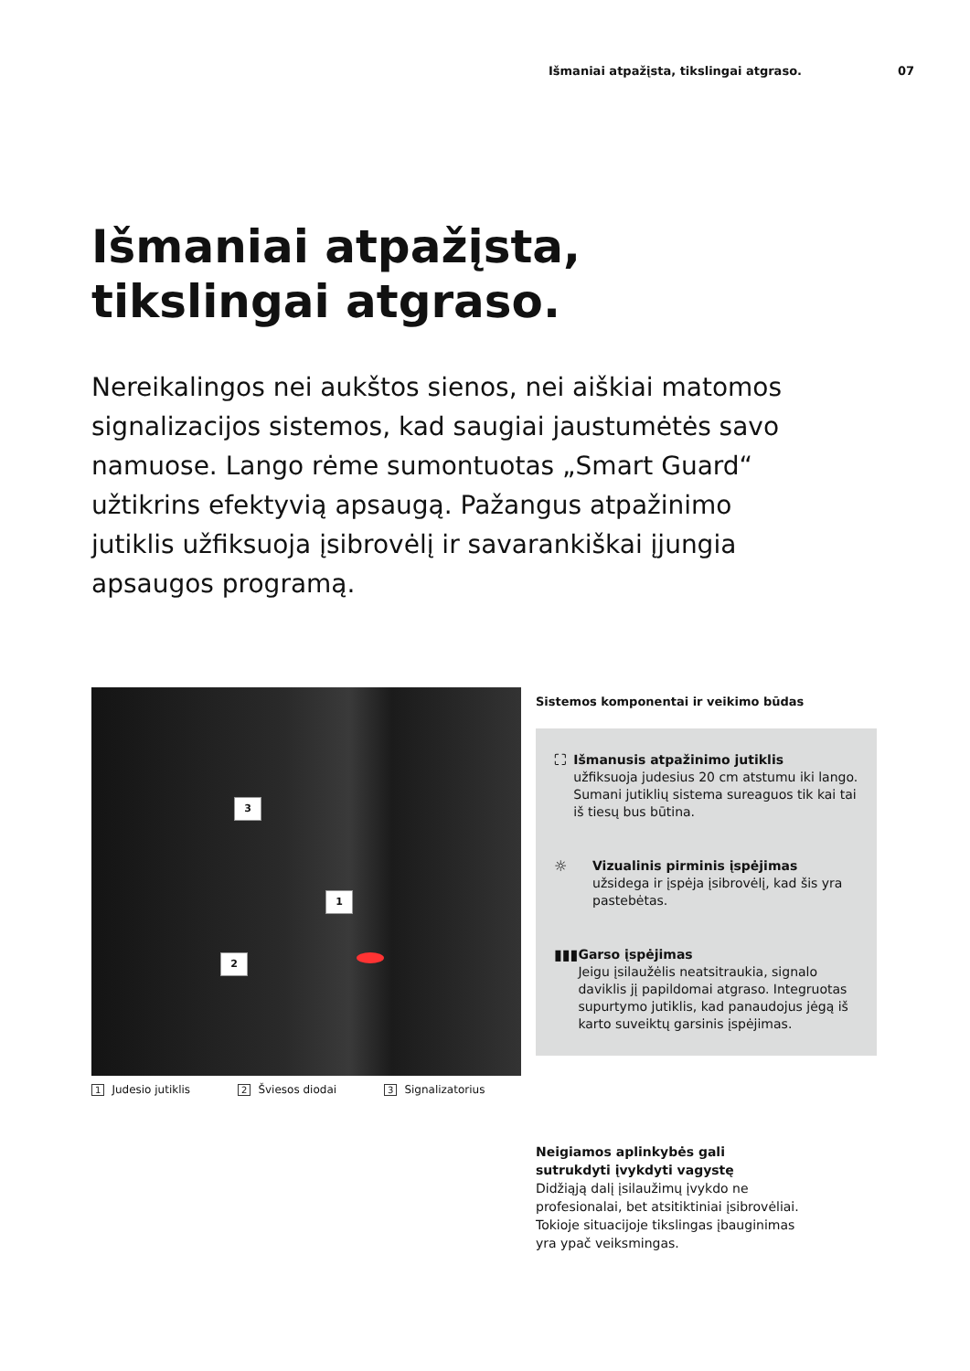Išmaniai atpažįsta, tikslingai atgraso. 07
Išmaniai atpažįsta,
tikslingai atgraso.
Nereikalingos nei aukštos sienos, nei aiškiai matomos signalizacijos sistemos, kad saugiai jaustumėtės savo namuose. Lango rėme sumontuotas „Smart Guard“ užtikrins efektyvią apsaugą. Pažangus atpažinimo jutiklis užfiksuoja įsibrovėlį ir savarankiškai įjungia apsaugos programą.
3
1
2
1 Judesio jutiklis 2 Šviesos diodai 3 Signalizatorius
Sistemos komponentai ir veikimo būdas
⛶ Išmanusis atpažinimo jutiklis
užfiksuoja judesius 20 cm atstumu iki lango. Sumani jutiklių sistema sureaguos tik kai tai iš tiesų bus būtina.
☼ Vizualinis pirminis įspėjimas
užsidega ir įspėja įsibrovėlį, kad šis yra pastebėtas.
▮▮▮ Garso įspėjimas
Jeigu įsilaužėlis neatsitraukia, signalo daviklis jį papildomai atgraso. Integruotas supurtymo jutiklis, kad panaudojus jėgą iš karto suveiktų garsinis įspėjimas.
Neigiamos aplinkybės gali sutrukdyti įvykdyti vagystę
Didžiąją dalį įsilaužimų įvykdo ne profesionalai, bet atsitiktiniai įsibrovėliai. Tokioje situacijoje tikslingas įbauginimas yra ypač veiksmingas.